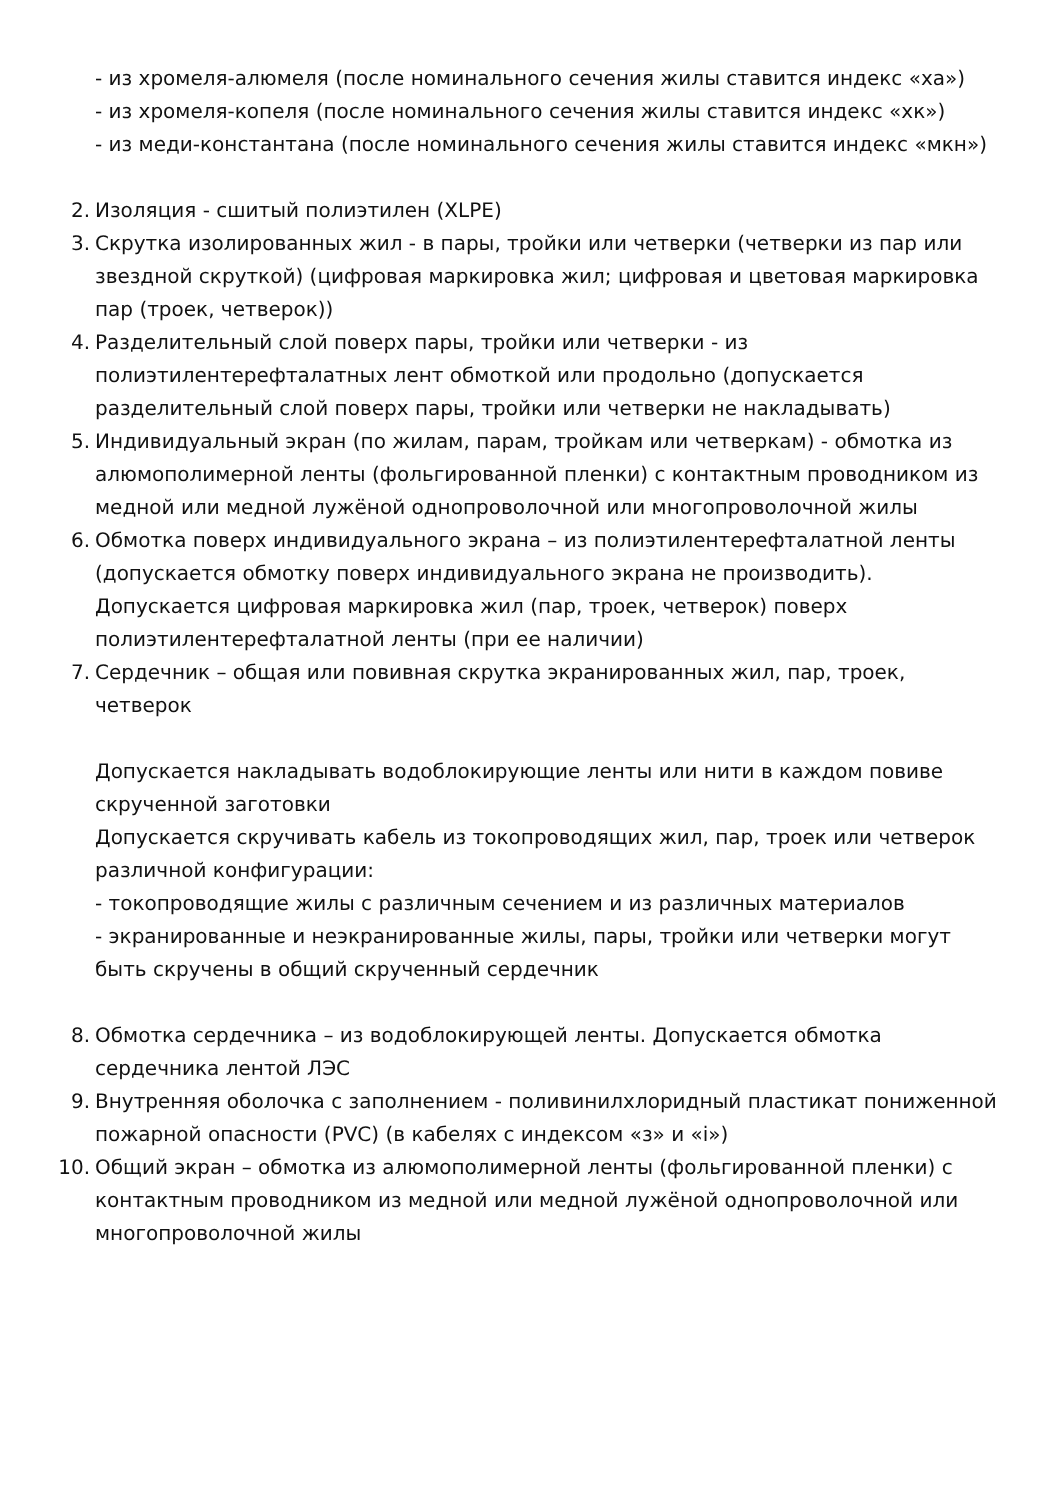- из хромеля-алюмеля (после номинального сечения жилы ставится индекс «ха»)
- из хромеля-копеля (после номинального сечения жилы ставится индекс «хк»)
- из меди-константана (после номинального сечения жилы ставится индекс «мкн»)
2. Изоляция - сшитый полиэтилен (XLPE)
3. Скрутка изолированных жил - в пары, тройки или четверки (четверки из пар или звездной скруткой) (цифровая маркировка жил; цифровая и цветовая маркировка пар (троек, четверок))
4. Разделительный слой поверх пары, тройки или четверки - из полиэтилентерефталатных лент обмоткой или продольно (допускается разделительный слой поверх пары, тройки или четверки не накладывать)
5. Индивидуальный экран (по жилам, парам, тройкам или четверкам) - обмотка из алюмополимерной ленты (фольгированной пленки) с контактным проводником из медной или медной лужёной однопроволочной или многопроволочной жилы
6. Обмотка поверх индивидуального экрана – из полиэтилентерефталатной ленты (допускается обмотку поверх индивидуального экрана не производить). Допускается цифровая маркировка жил (пар, троек, четверок) поверх полиэтилентерефталатной ленты (при ее наличии)
7. Сердечник – общая или повивная скрутка экранированных жил, пар, троек, четверок
Допускается накладывать водоблокирующие ленты или нити в каждом повиве скрученной заготовки
Допускается скручивать кабель из токопроводящих жил, пар, троек или четверок различной конфигурации:
- токопроводящие жилы с различным сечением и из различных материалов
- экранированные и неэкранированные жилы, пары, тройки или четверки могут быть скручены в общий скрученный сердечник
8. Обмотка сердечника – из водоблокирующей ленты. Допускается обмотка сердечника лентой ЛЭС
9. Внутренняя оболочка с заполнением - поливинилхлоридный пластикат пониженной пожарной опасности (PVC) (в кабелях с индексом «з» и «i»)
10. Общий экран – обмотка из алюмополимерной ленты (фольгированной пленки) с контактным проводником из медной или медной лужёной однопроволочной или многопроволочной жилы